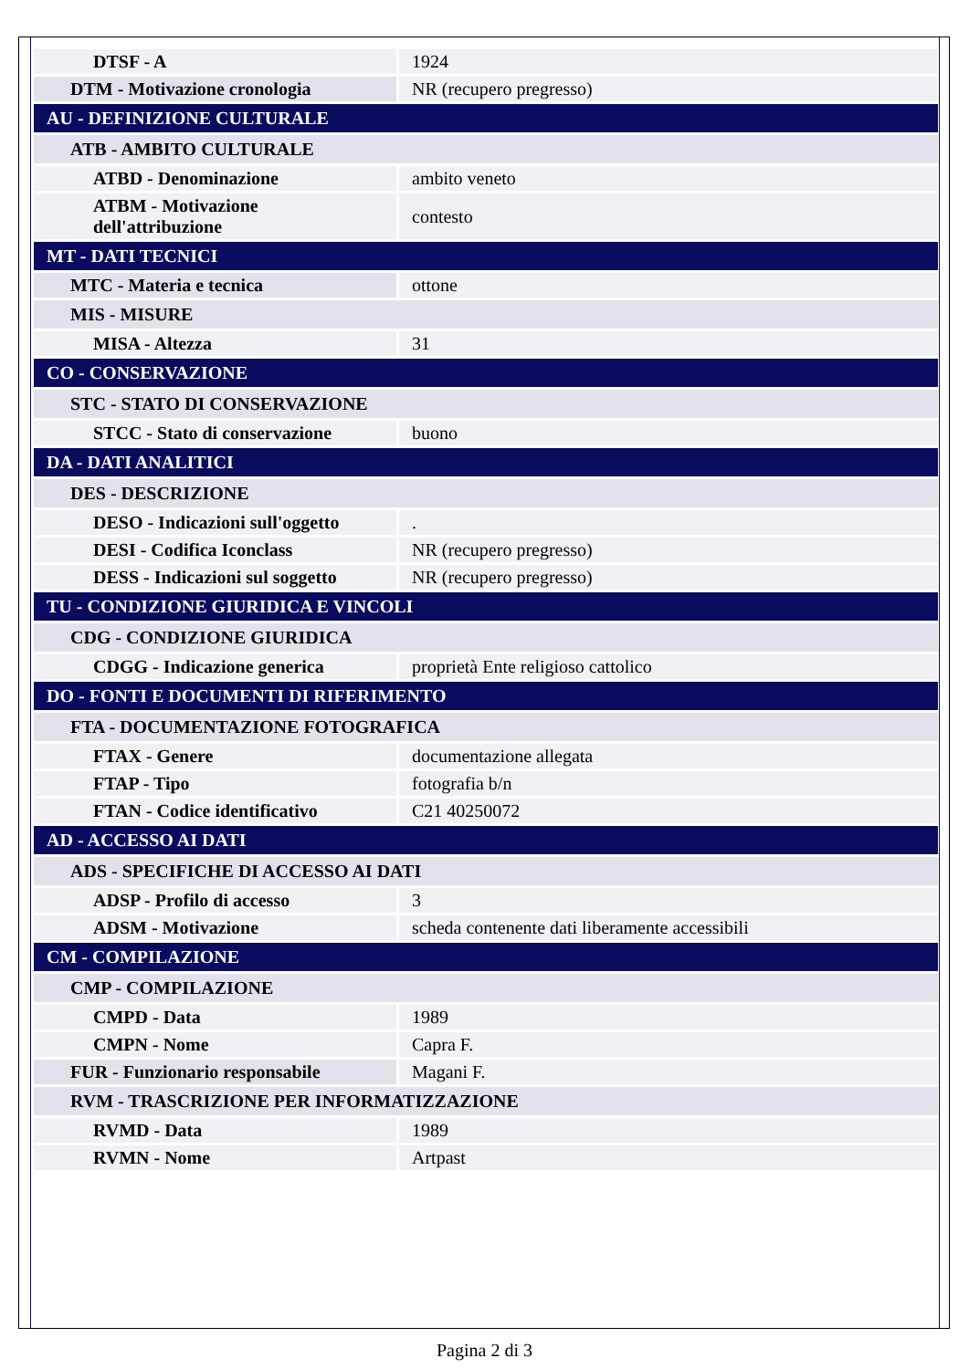| DTSF - A | 1924 |
| DTM - Motivazione cronologia | NR (recupero pregresso) |
| AU - DEFINIZIONE CULTURALE | |
| ATB - AMBITO CULTURALE | |
| ATBD - Denominazione | ambito veneto |
| ATBM - Motivazione dell'attribuzione | contesto |
| MT - DATI TECNICI | |
| MTC - Materia e tecnica | ottone |
| MIS - MISURE | |
| MISA - Altezza | 31 |
| CO - CONSERVAZIONE | |
| STC - STATO DI CONSERVAZIONE | |
| STCC - Stato di conservazione | buono |
| DA - DATI ANALITICI | |
| DES - DESCRIZIONE | |
| DESO - Indicazioni sull'oggetto | . |
| DESI - Codifica Iconclass | NR (recupero pregresso) |
| DESS - Indicazioni sul soggetto | NR (recupero pregresso) |
| TU - CONDIZIONE GIURIDICA E VINCOLI | |
| CDG - CONDIZIONE GIURIDICA | |
| CDGG - Indicazione generica | proprietà Ente religioso cattolico |
| DO - FONTI E DOCUMENTI DI RIFERIMENTO | |
| FTA - DOCUMENTAZIONE FOTOGRAFICA | |
| FTAX - Genere | documentazione allegata |
| FTAP - Tipo | fotografia b/n |
| FTAN - Codice identificativo | C21 40250072 |
| AD - ACCESSO AI DATI | |
| ADS - SPECIFICHE DI ACCESSO AI DATI | |
| ADSP - Profilo di accesso | 3 |
| ADSM - Motivazione | scheda contenente dati liberamente accessibili |
| CM - COMPILAZIONE | |
| CMP - COMPILAZIONE | |
| CMPD - Data | 1989 |
| CMPN - Nome | Capra F. |
| FUR - Funzionario responsabile | Magani F. |
| RVM - TRASCRIZIONE PER INFORMATIZZAZIONE | |
| RVMD - Data | 1989 |
| RVMN - Nome | Artpast |
Pagina 2 di 3